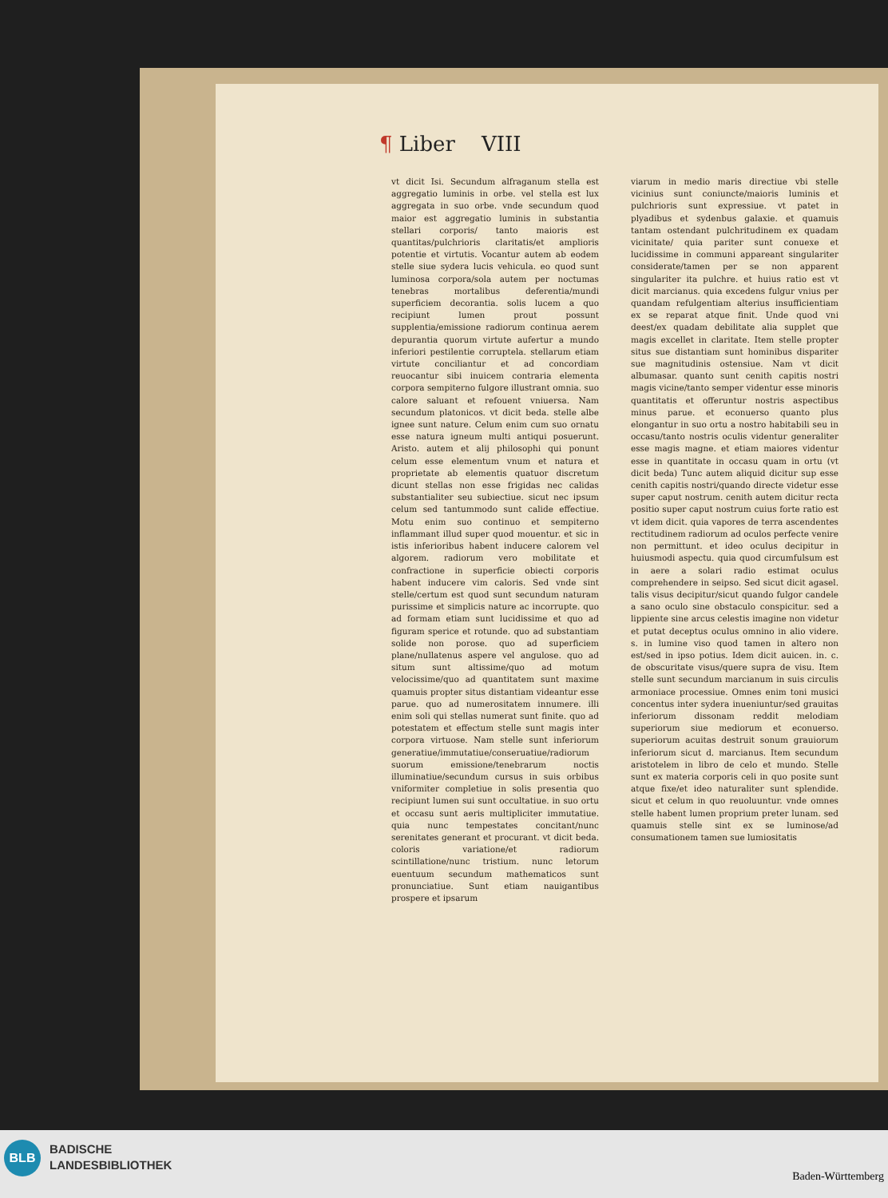¶ Liber VIII
vt dicit Isi. Secundum alfraganum stella est aggregatio luminis in orbe. vel stella est lux aggregata in suo orbe. vnde secundum quod maior est aggregatio luminis in substantia stellari corporis/ tanto maioris est quantitas/pulchrioris claritatis/et amplioris potentie et virtutis. Vocantur autem ab eodem stelle siue sydera lucis vehicula. eo quod sunt luminosa corpora/sola autem per noctumas tenebras mortalibus deferentia/mundi superficiem decorantia. solis lucem a quo recipiunt lumen prout possunt supplentia/emissione radiorum continua aerem depurantia quorum virtute aufertur a mundo inferiori pestilentie corruptela. stellarum etiam virtute conciliantur et ad concordiam reuocantur sibi inuicem contraria elementa corpora sempiterno fulgore illustrant omnia. suo calore saluant et refouent vniuersa. Nam secundum platonicos. vt dicit beda. stelle albe ignee sunt nature. Celum enim cum suo ornatu esse natura igneum multi antiqui posuerunt. Aristo. autem et alij philosophi qui ponunt celum esse elementum vnum et natura et proprietate ab elementis quatuor discretum dicunt stellas non esse frigidas nec calidas substantialiter seu subiectiue. sicut nec ipsum celum sed tantummodo sunt calide effectiue. Motu enim suo continuo et sempiterno inflammant illud super quod mouentur. et sic in istis inferioribus habent inducere calorem vel algorem. radiorum vero mobilitate et confractione in superficie obiecti corporis habent inducere vim caloris. Sed vnde sint stelle/certum est quod sunt secundum naturam purissime et simplicis nature ac incorrupte. quo ad formam etiam sunt lucidissime et quo ad figuram sperice et rotunde. quo ad substantiam solide non porose. quo ad superficiem plane/nullatenus aspere vel angulose. quo ad situm sunt altissime/quo ad motum velocissime/quo ad quantitatem sunt maxime quamuis propter situs distantiam videantur esse parue. quo ad numerositatem innumere. illi enim soli qui stellas numerat sunt finite. quo ad potestatem et effectum stelle sunt magis inter corpora virtuose. Nam stelle sunt inferiorum generatiue/immutatiue/conseruatiue/radiorum suorum emissione/tenebrarum noctis illuminatiue/secundum cursus in suis orbibus vniformiter completiue in solis presentia quo recipiunt lumen sui sunt occultatiue. in suo ortu et occasu sunt aeris multipliciter immutatiue. quia nunc tempestates concitant/nunc serenitates generant et procurant. vt dicit beda. coloris variatione/et radiorum scintillatione/nunc tristium. nunc letorum euentuum secundum mathematicos sunt pronunciatiue. Sunt etiam nauigantibus prospere et ipsarum
viarum in medio maris directiue vbi stelle vicinius sunt coniuncte/maioris luminis et pulchrioris sunt expressiue. vt patet in plyadibus et sydenbus galaxie. et quamuis tantam ostendant pulchritudinem ex quadam vicinitate/ quia pariter sunt conuexe et lucidissime in communi appareant singulariter considerate/tamen per se non apparent singulariter ita pulchre. et huius ratio est vt dicit marcianus. quia excedens fulgur vnius per quandam refulgentiam alterius insufficientiam ex se reparat atque finit. Unde quod vni deest/ex quadam debilitate alia supplet que magis excellet in claritate. Item stelle propter situs sue distantiam sunt hominibus dispariter sue magnitudinis ostensiue. Nam vt dicit albumasar. quanto sunt cenith capitis nostri magis vicine/tanto semper videntur esse minoris quantitatis et offeruntur nostris aspectibus minus parue. et econuerso quanto plus elongantur in suo ortu a nostro habitabili seu in occasu/tanto nostris oculis videntur generaliter esse magis magne. et etiam maiores videntur esse in quantitate in occasu quam in ortu (vt dicit beda) Tunc autem aliquid dicitur sup esse cenith capitis nostri/quando directe videtur esse super caput nostrum. cenith autem dicitur recta positio super caput nostrum cuius forte ratio est vt idem dicit. quia vapores de terra ascendentes rectitudinem radiorum ad oculos perfecte venire non permittunt. et ideo oculus decipitur in huiusmodi aspectu. quia quod circumfulsum est in aere a solari radio estimat oculus comprehendere in seipso. Sed sicut dicit agasel. talis visus decipitur/sicut quando fulgor candele a sano oculo sine obstaculo conspicitur. sed a lippiente sine arcus celestis imagine non videtur et putat deceptus oculus omnino in alio videre. s. in lumine viso quod tamen in altero non est/sed in ipso potius. Idem dicit auicen. in. c. de obscuritate visus/quere supra de visu. Item stelle sunt secundum marcianum in suis circulis armoniace processiue. Omnes enim toni musici concentus inter sydera inueniuntur/sed grauitas inferiorum dissonam reddit melodiam superiorum siue mediorum et econuerso. superiorum acuitas destruit sonum grauiorum inferiorum sicut d. marcianus. Item secundum aristotelem in libro de celo et mundo. Stelle sunt ex materia corporis celi in quo posite sunt atque fixe/et ideo naturaliter sunt splendide. sicut et celum in quo reuoluuntur. vnde omnes stelle habent lumen proprium preter lunam. sed quamuis stelle sint ex se luminose/ad consumationem tamen sue lumiositatis
BLB
BADISCHE
LANDESBIBLIOTHEK
Baden-Württemberg